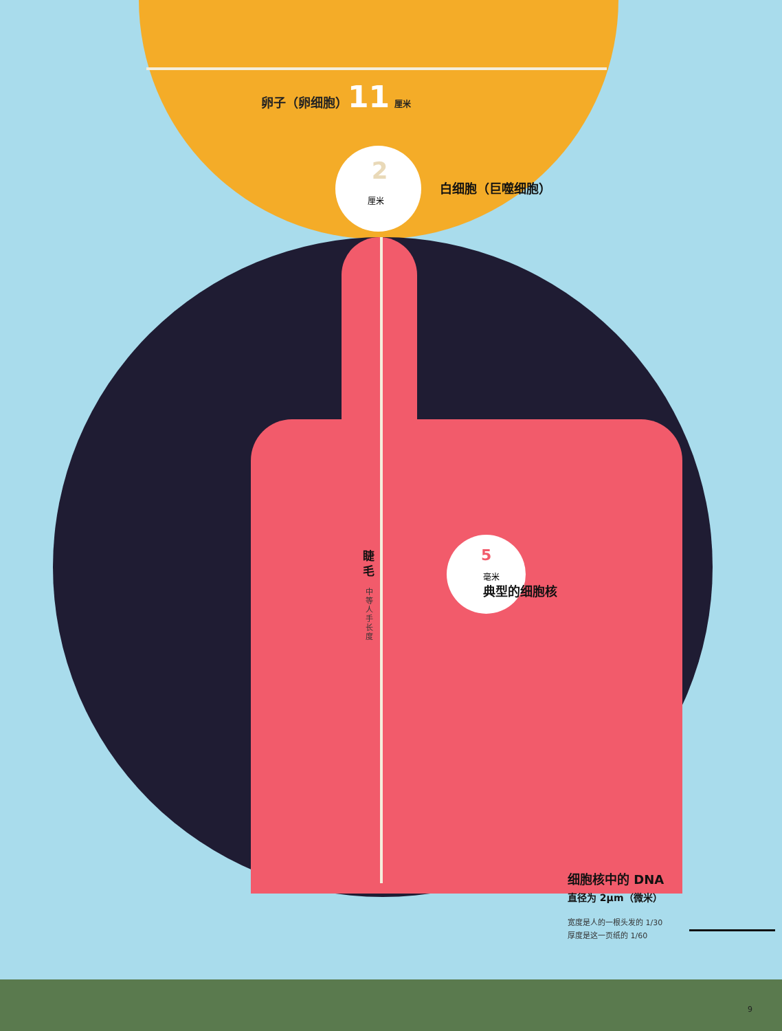卵子（卵细胞）11 厘米
2
厘米
白细胞（巨噬细胞）
睫 毛
中等人手长度
5
毫米
典型的细胞核
细胞核中的 DNA
直径为 2μm（微米）
宽度是人的一根头发的 1/30
厚度是这一页纸的 1/60
9